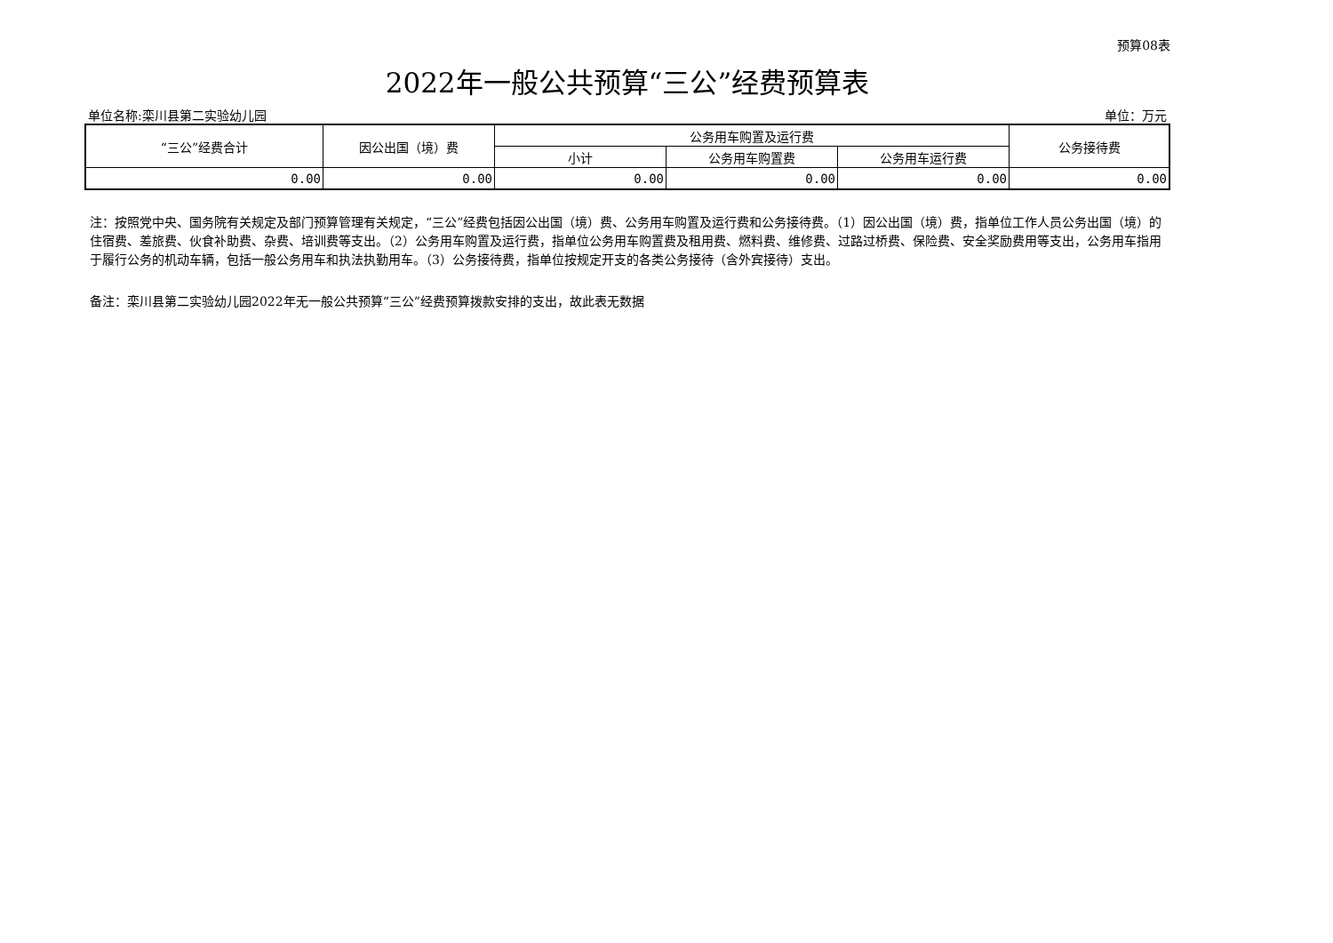预算08表
2022年一般公共预算“三公”经费预算表
单位名称:栾川县第二实验幼儿园 单位：万元
| “三公”经费合计 | 因公出国（境）费 | 公务用车购置及运行费 | | | 公务接待费 |
| --- | --- | --- | --- | --- | --- |
| | | 小计 | 公务用车购置费 | 公务用车运行费 | |
| 0.00 | 0.00 | 0.00 | 0.00 | 0.00 | 0.00 |
注：按照党中央、国务院有关规定及部门预算管理有关规定，“三公”经费包括因公出国（境）费、公务用车购置及运行费和公务接待费。（1）因公出国（境）费，指单位工作人员公务出国（境）的住宿费、差旅费、伙食补助费、杂费、培训费等支出。（2）公务用车购置及运行费，指单位公务用车购置费及租用费、燃料费、维修费、过路过桥费、保险费、安全奖励费用等支出，公务用车指用于履行公务的机动车辆，包括一般公务用车和执法执勤用车。（3）公务接待费，指单位按规定开支的各类公务接待（含外宾接待）支出。
备注：栾川县第二实验幼儿园2022年无一般公共预算“三公”经费预算拨款安排的支出，故此表无数据